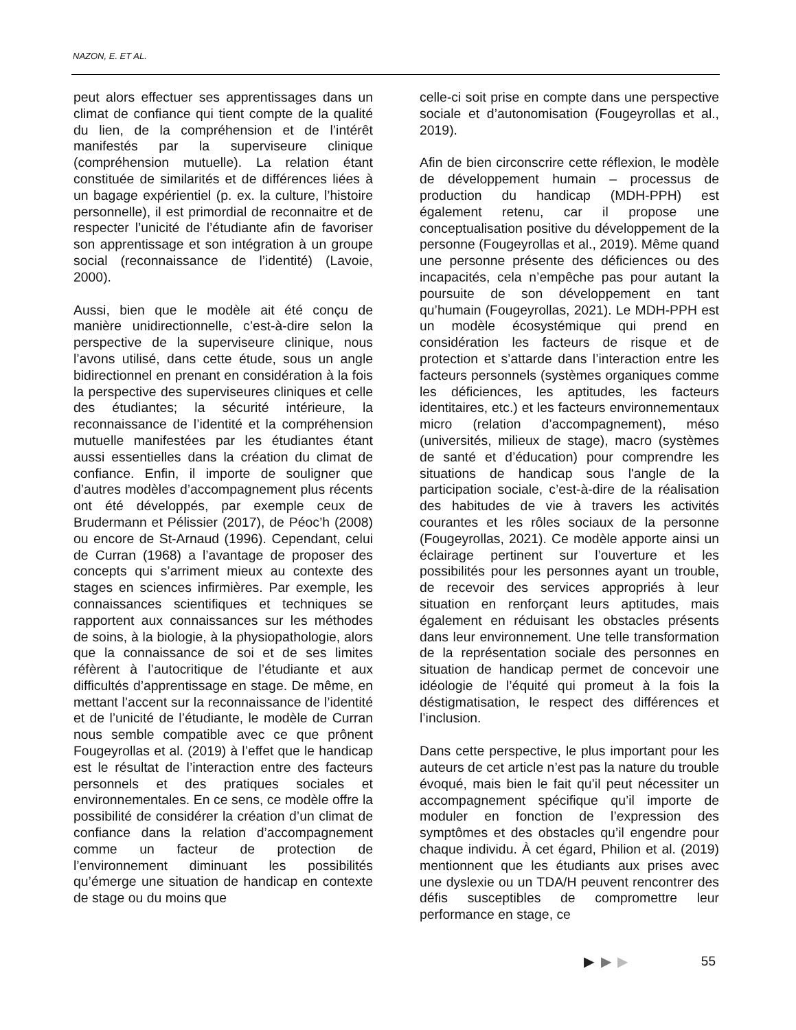NAZON, E. ET AL.
peut alors effectuer ses apprentissages dans un climat de confiance qui tient compte de la qualité du lien, de la compréhension et de l’intérêt manifestés par la superviseure clinique (compréhension mutuelle). La relation étant constituée de similarités et de différences liées à un bagage expérientiel (p. ex. la culture, l’histoire personnelle), il est primordial de reconnaitre et de respecter l’unicité de l’étudiante afin de favoriser son apprentissage et son intégration à un groupe social (reconnaissance de l’identité) (Lavoie, 2000).
Aussi, bien que le modèle ait été conçu de manière unidirectionnelle, c’est-à-dire selon la perspective de la superviseure clinique, nous l’avons utilisé, dans cette étude, sous un angle bidirectionnel en prenant en considération à la fois la perspective des superviseures cliniques et celle des étudiantes; la sécurité intérieure, la reconnaissance de l’identité et la compréhension mutuelle manifestées par les étudiantes étant aussi essentielles dans la création du climat de confiance. Enfin, il importe de souligner que d’autres modèles d’accompagnement plus récents ont été développés, par exemple ceux de Brudermann et Pélissier (2017), de Péoc’h (2008) ou encore de St-Arnaud (1996). Cependant, celui de Curran (1968) a l’avantage de proposer des concepts qui s’arriment mieux au contexte des stages en sciences infirmières. Par exemple, les connaissances scientifiques et techniques se rapportent aux connaissances sur les méthodes de soins, à la biologie, à la physiopathologie, alors que la connaissance de soi et de ses limites réfèrent à l’autocritique de l’étudiante et aux difficultés d’apprentissage en stage. De même, en mettant l’accent sur la reconnaissance de l’identité et de l’unicité de l’étudiante, le modèle de Curran nous semble compatible avec ce que prônent Fougeyrollas et al. (2019) à l’effet que le handicap est le résultat de l’interaction entre des facteurs personnels et des pratiques sociales et environnementales. En ce sens, ce modèle offre la possibilité de considérer la création d’un climat de confiance dans la relation d’accompagnement comme un facteur de protection de l’environnement diminuant les possibilités qu’émerge une situation de handicap en contexte de stage ou du moins que
celle-ci soit prise en compte dans une perspective sociale et d’autonomisation (Fougeyrollas et al., 2019).
Afin de bien circonscrire cette réflexion, le modèle de développement humain – processus de production du handicap (MDH-PPH) est également retenu, car il propose une conceptualisation positive du développement de la personne (Fougeyrollas et al., 2019). Même quand une personne présente des déficiences ou des incapacités, cela n’empêche pas pour autant la poursuite de son développement en tant qu’humain (Fougeyrollas, 2021). Le MDH-PPH est un modèle écosystémique qui prend en considération les facteurs de risque et de protection et s’attarde dans l’interaction entre les facteurs personnels (systèmes organiques comme les déficiences, les aptitudes, les facteurs identitaires, etc.) et les facteurs environnementaux micro (relation d’accompagnement), méso (universités, milieux de stage), macro (systèmes de santé et d’éducation) pour comprendre les situations de handicap sous l'angle de la participation sociale, c’est-à-dire de la réalisation des habitudes de vie à travers les activités courantes et les rôles sociaux de la personne (Fougeyrollas, 2021). Ce modèle apporte ainsi un éclairage pertinent sur l’ouverture et les possibilités pour les personnes ayant un trouble, de recevoir des services appropriés à leur situation en renforçant leurs aptitudes, mais également en réduisant les obstacles présents dans leur environnement. Une telle transformation de la représentation sociale des personnes en situation de handicap permet de concevoir une idéologie de l’équité qui promeut à la fois la déstigmatisation, le respect des différences et l’inclusion.
Dans cette perspective, le plus important pour les auteurs de cet article n’est pas la nature du trouble évoqué, mais bien le fait qu’il peut nécessiter un accompagnement spécifique qu’il importe de moduler en fonction de l’expression des symptômes et des obstacles qu’il engendre pour chaque individu. À cet égard, Philion et al. (2019) mentionnent que les étudiants aux prises avec une dyslexie ou un TDA/H peuvent rencontrer des défis susceptibles de compromettre leur performance en stage, ce
▶ ▶ ▶ 55